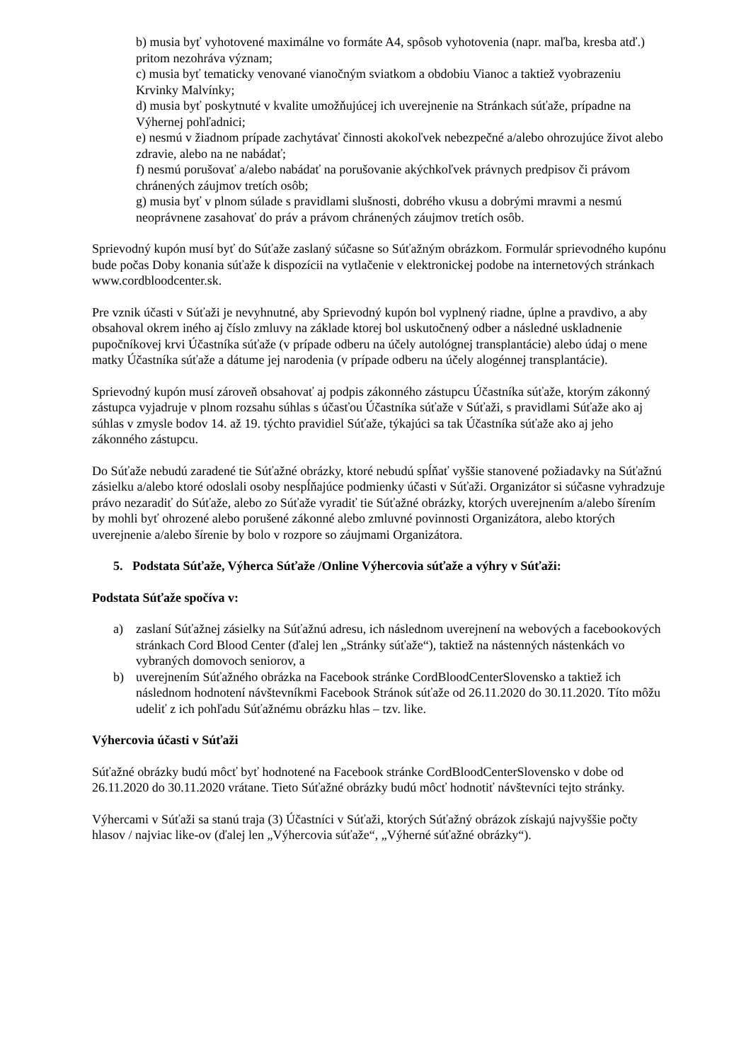b) musia byť vyhotovené maximálne vo formáte A4, spôsob vyhotovenia (napr. maľba, kresba atď.) pritom nezohráva význam;
c) musia byť tematicky venované vianočným sviatkom a obdobiu Vianoc a taktiež vyobrazeniu Krvinky Malvínky;
d) musia byť poskytnuté v kvalite umožňujúcej ich uverejnenie na Stránkach súťaže, prípadne na Výhernej pohľadnici;
e) nesmú v žiadnom prípade zachytávať činnosti akokoľvek nebezpečné a/alebo ohrozujúce život alebo zdravie, alebo na ne nabádať;
f) nesmú porušovať a/alebo nabádať na porušovanie akýchkoľvek právnych predpisov či právom chránených záujmov tretích osôb;
g) musia byť v plnom súlade s pravidlami slušnosti, dobrého vkusu a dobrými mravmi a nesmú neoprávnene zasahovať do práv a právom chránených záujmov tretích osôb.
Sprievodný kupón musí byť do Súťaže zaslaný súčasne so Súťažným obrázkom. Formulár sprievodného kupónu bude počas Doby konania súťaže k dispozícii na vytlačenie v elektronickej podobe na internetových stránkach www.cordbloodcenter.sk.
Pre vznik účasti v Súťaži je nevyhnutné, aby Sprievodný kupón bol vyplnený riadne, úplne a pravdivo, a aby obsahoval okrem iného aj číslo zmluvy na základe ktorej bol uskutočnený odber a následné uskladnenie pupočníkovej krvi Účastníka súťaže (v prípade odberu na účely autológnej transplantácie) alebo údaj o mene matky Účastníka súťaže a dátume jej narodenia (v prípade odberu na účely alogénnej transplantácie).
Sprievodný kupón musí zároveň obsahovať aj podpis zákonného zástupcu Účastníka súťaže, ktorým zákonný zástupca vyjadruje v plnom rozsahu súhlas s účasťou Účastníka súťaže v Súťaži, s pravidlami Súťaže ako aj súhlas v zmysle bodov 14. až 19. týchto pravidiel Súťaže, týkajúci sa tak Účastníka súťaže ako aj jeho zákonného zástupcu.
Do Súťaže nebudú zaradené tie Súťažné obrázky, ktoré nebudú spĺňať vyššie stanovené požiadavky na Súťažnú zásielku a/alebo ktoré odoslali osoby nespĺňajúce podmienky účasti v Súťaži. Organizátor si súčasne vyhradzuje právo nezaradiť do Súťaže, alebo zo Súťaže vyradiť tie Súťažné obrázky, ktorých uverejnením a/alebo šírením by mohli byť ohrozené alebo porušené zákonné alebo zmluvné povinnosti Organizátora, alebo ktorých uverejnenie a/alebo šírenie by bolo v rozpore so záujmami Organizátora.
5. Podstata Súťaže, Výherca Súťaže /Online Výhercovia súťaže a výhry v Súťaži:
Podstata Súťaže spočíva v:
a) zaslaní Súťažnej zásielky na Súťažnú adresu, ich následnom uverejnení na webových a facebookových stránkach Cord Blood Center (ďalej len „Stránky súťaže“), taktiež na nástenných nástenkách vo vybraných domovoch seniorov, a
b) uverejnením Súťažného obrázka na Facebook stránke CordBloodCenterSlovensko a taktiež ich následnom hodnotení návštevníkmi Facebook Stránok súťaže od 26.11.2020 do 30.11.2020. Títo môžu udeliť z ich pohľadu Súťažnému obrázku hlas – tzv. like.
Výhercovia účasti v Súťaži
Súťažné obrázky budú môcť byť hodnotené na Facebook stránke CordBloodCenterSlovensko v dobe od 26.11.2020 do 30.11.2020 vrátane. Tieto Súťažné obrázky budú môcť hodnotiť návštevníci tejto stránky.
Výhercami v Súťaži sa stanú traja (3) Účastníci v Súťaži, ktorých Súťažný obrázok získajú najvyššie počty hlasov / najviac like-ov (ďalej len „Výhercovia súťaže“, „Výherné súťažné obrázky“).